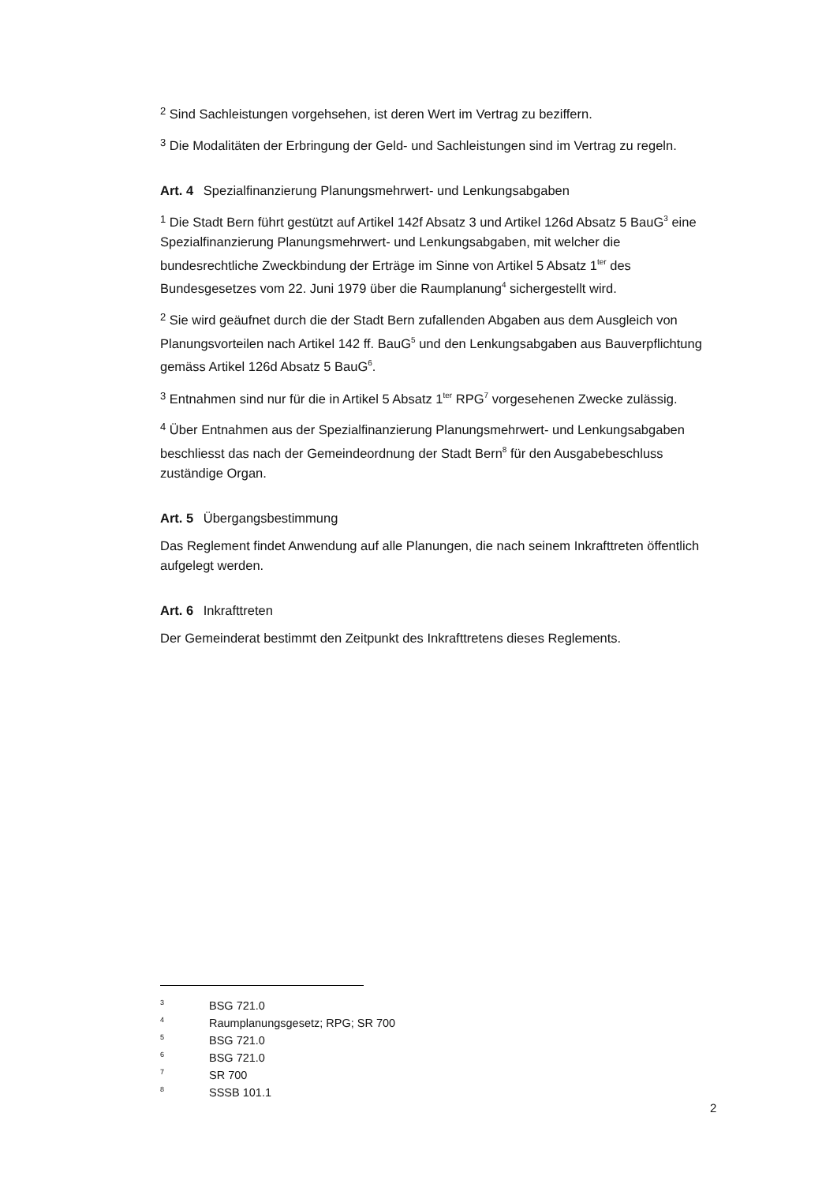2 Sind Sachleistungen vorgehsehen, ist deren Wert im Vertrag zu beziffern.
3 Die Modalitäten der Erbringung der Geld- und Sachleistungen sind im Vertrag zu regeln.
Art. 4 Spezialfinanzierung Planungsmehrwert- und Lenkungsabgaben
1 Die Stadt Bern führt gestützt auf Artikel 142f Absatz 3 und Artikel 126d Absatz 5 BauG<sup>3</sup> eine Spezialfinanzierung Planungsmehrwert- und Lenkungsabgaben, mit welcher die bundesrechtliche Zweckbindung der Erträge im Sinne von Artikel 5 Absatz 1<sup>ter</sup> des Bundesgesetzes vom 22. Juni 1979 über die Raumplanung<sup>4</sup> sichergestellt wird.
2 Sie wird geäufnet durch die der Stadt Bern zufallenden Abgaben aus dem Ausgleich von Planungsvorteilen nach Artikel 142 ff. BauG<sup>5</sup> und den Lenkungsabgaben aus Bauverpflichtung gemäss Artikel 126d Absatz 5 BauG<sup>6</sup>.
3 Entnahmen sind nur für die in Artikel 5 Absatz 1<sup>ter</sup> RPG<sup>7</sup> vorgesehenen Zwecke zulässig.
4 Über Entnahmen aus der Spezialfinanzierung Planungsmehrwert- und Lenkungsabgaben beschliesst das nach der Gemeindeordnung der Stadt Bern<sup>8</sup> für den Ausgabebeschluss zuständige Organ.
Art. 5 Übergangsbestimmung
Das Reglement findet Anwendung auf alle Planungen, die nach seinem Inkrafttreten öffentlich aufgelegt werden.
Art. 6 Inkrafttreten
Der Gemeinderat bestimmt den Zeitpunkt des Inkrafttretens dieses Reglements.
3 BSG 721.0
4 Raumplanungsgesetz; RPG; SR 700
5 BSG 721.0
6 BSG 721.0
7 SR 700
8 SSSB 101.1
2